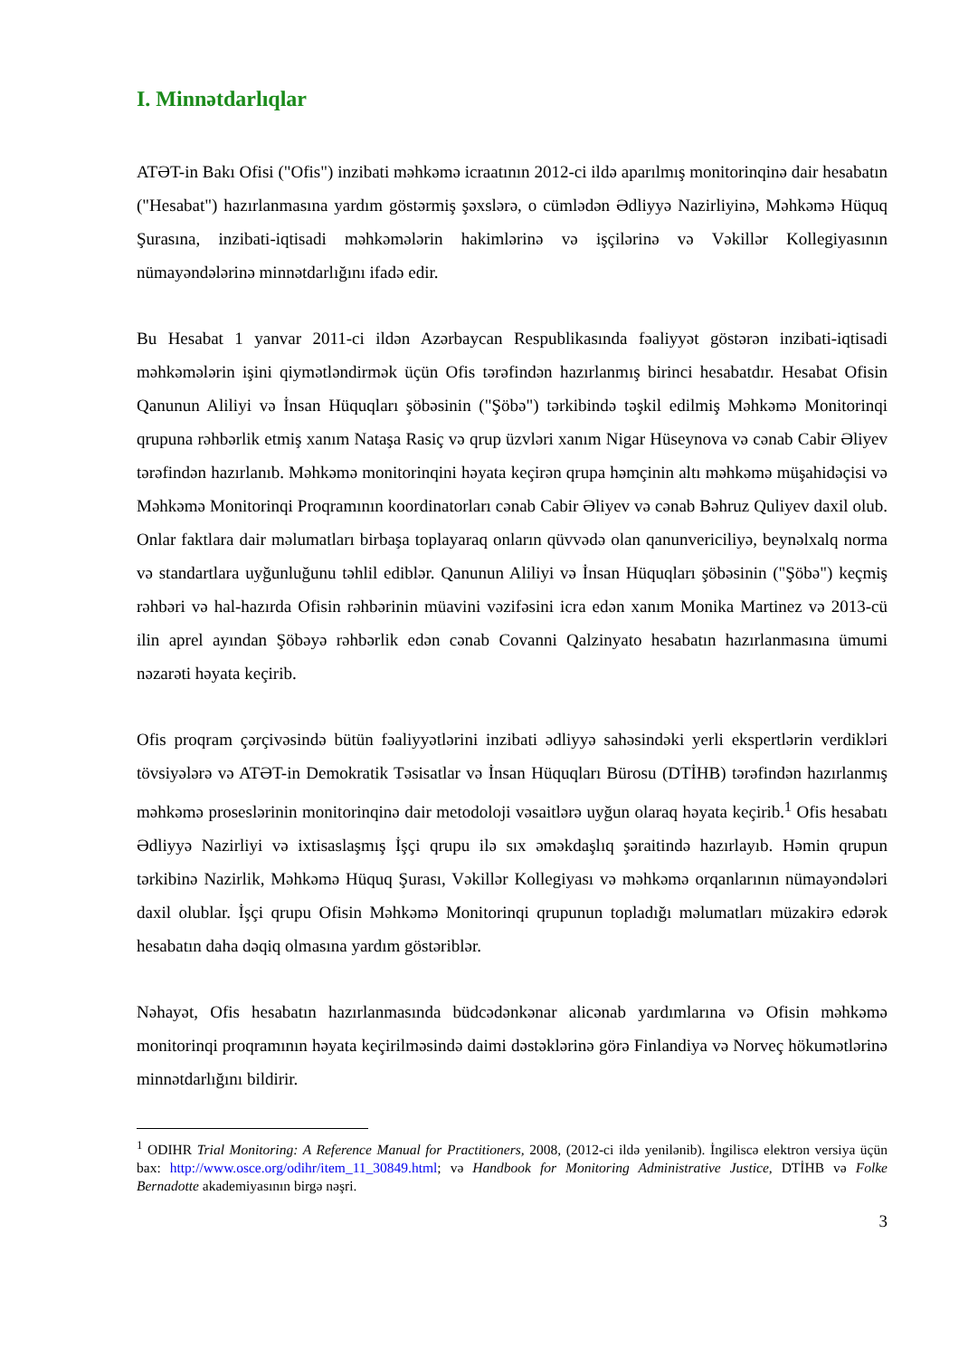I. Minnətdarlıqlar
ATƏT-in Bakı Ofisi ("Ofis") inzibati məhkəmə icraatının 2012-ci ildə aparılmış monitorinqinə dair hesabatın ("Hesabat") hazırlanmasına yardım göstərmiş şəxslərə, o cümlədən Ədliyyə Nazirliyinə, Məhkəmə Hüquq Şurasına, inzibati-iqtisadi məhkəmələrin hakimlərinə və işçilərinə və Vəkillər Kollegiyasının nümayəndələrinə minnətdarlığını ifadə edir.
Bu Hesabat 1 yanvar 2011-ci ildən Azərbaycan Respublikasında fəaliyyət göstərən inzibati-iqtisadi məhkəmələrin işini qiymətləndirmək üçün Ofis tərəfindən hazırlanmış birinci hesabatdır. Hesabat Ofisin Qanunun Aliliyi və İnsan Hüquqları şöbəsinin ("Şöbə") tərkibində təşkil edilmiş Məhkəmə Monitorinqi qrupuna rəhbərlik etmiş xanım Nataşa Rasiç və qrup üzvləri xanım Nigar Hüseynova və cənab Cabir Əliyev tərəfindən hazırlanıb. Məhkəmə monitorinqini həyata keçirən qrupa həmçinin altı məhkəmə müşahidəçisi və Məhkəmə Monitorinqi Proqramının koordinatorları cənab Cabir Əliyev və cənab Bəhruz Quliyev daxil olub. Onlar faktlara dair məlumatları birbaşa toplayaraq onların qüvvədə olan qanunvericiliyə, beynəlxalq norma və standartlara uyğunluğunu təhlil ediblər. Qanunun Aliliyi və İnsan Hüquqları şöbəsinin ("Şöbə") keçmiş rəhbəri və hal-hazırda Ofisin rəhbərinin müavini vəzifəsini icra edən xanım Monika Martinez və 2013-cü ilin aprel ayından Şöbəyə rəhbərlik edən cənab Covanni Qalzinyato hesabatın hazırlanmasına ümumi nəzarəti həyata keçirib.
Ofis proqram çərçivəsində bütün fəaliyyətlərini inzibati ədliyyə sahəsindəki yerli ekspertlərin verdikləri tövsiyələrə və ATƏT-in Demokratik Təsisatlar və İnsan Hüquqları Bürosu (DTİHB) tərəfindən hazırlanmış məhkəmə proseslərinin monitorinqinə dair metodoloji vəsaitlərə uyğun olaraq həyata keçirib.<sup>1</sup> Ofis hesabatı Ədliyyə Nazirliyi və ixtisaslaşmış İşçi qrupu ilə sıx əməkdaşlıq şəraitində hazırlayıb. Həmin qrupun tərkibinə Nazirlik, Məhkəmə Hüquq Şurası, Vəkillər Kollegiyası və məhkəmə orqanlarının nümayəndələri daxil olublar. İşçi qrupu Ofisin Məhkəmə Monitorinqi qrupunun topladığı məlumatları müzakirə edərək hesabatın daha dəqiq olmasına yardım göstəriblər.
Nəhayət, Ofis hesabatın hazırlanmasında büdcədənkənar alicənab yardımlarına və Ofisin məhkəmə monitorinqi proqramının həyata keçirilməsində daimi dəstəklərinə görə Finlandiya və Norveç hökumətlərinə minnətdarlığını bildirir.
<sup>1</sup> ODIHR Trial Monitoring: A Reference Manual for Practitioners, 2008, (2012-ci ildə yenilənib). İngiliscə elektron versiya üçün bax: http://www.osce.org/odihr/item_11_30849.html; və Handbook for Monitoring Administrative Justice, DTİHB və Folke Bernadotte akademiyasının birgə nəşri.
3